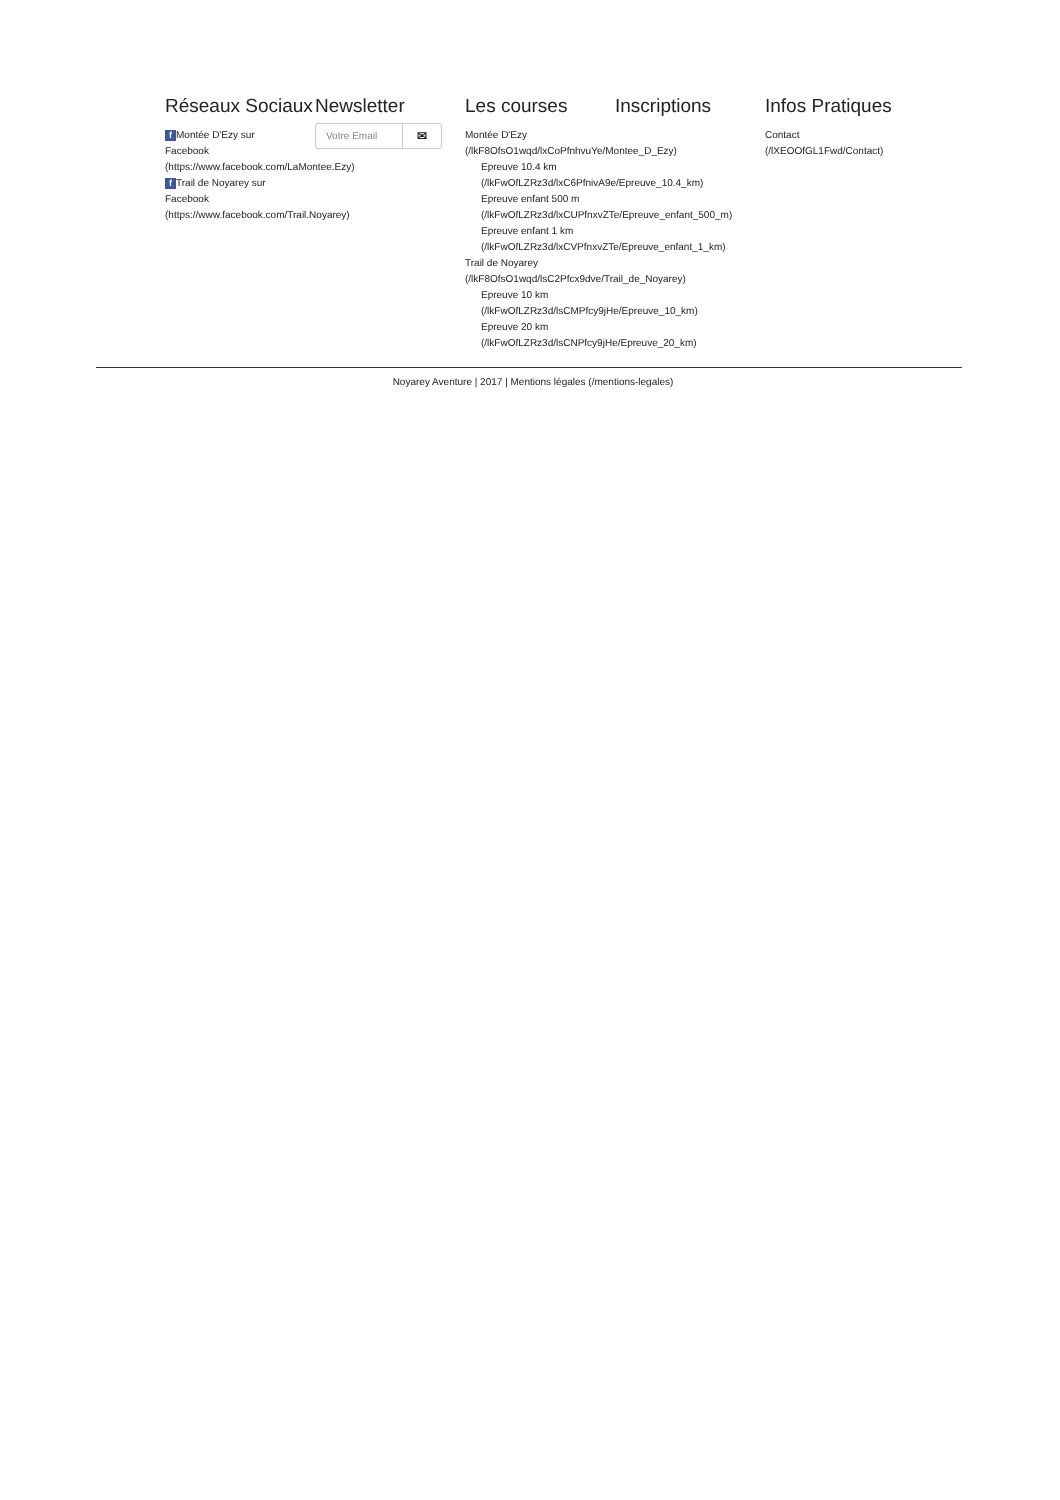Réseaux Sociaux
f Montée D'Ezy sur
Facebook
(https://www.facebook.com/LaMontee.Ezy)
f Trail de Noyarey sur
Facebook
(https://www.facebook.com/Trail.Noyarey)
Newsletter
Votre Email ✉
Les courses
Montée D'Ezy
(/lkF8OfsO1wqd/lxCoPfnhvuYe/Montee_D_Ezy)
Epreuve 10.4 km
(/lkFwOfLZRz3d/lxC6PfnivA9e/Epreuve_10.4_km)
Epreuve enfant 500 m
(/lkFwOfLZRz3d/lxCUPfnxvZTe/Epreuve_enfant_500_m)
Epreuve enfant 1 km
(/lkFwOfLZRz3d/lxCVPfnxvZTe/Epreuve_enfant_1_km)
Trail de Noyarey
(/lkF8OfsO1wqd/lsC2Pfcx9dve/Trail_de_Noyarey)
Epreuve 10 km
(/lkFwOfLZRz3d/lsCMPfcy9jHe/Epreuve_10_km)
Epreuve 20 km
(/lkFwOfLZRz3d/lsCNPfcy9jHe/Epreuve_20_km)
Inscriptions Infos Pratiques
Contact
(/lXEOOfGL1Fwd/Contact)
Noyarey Aventure | 2017 | Mentions légales (/mentions-legales)